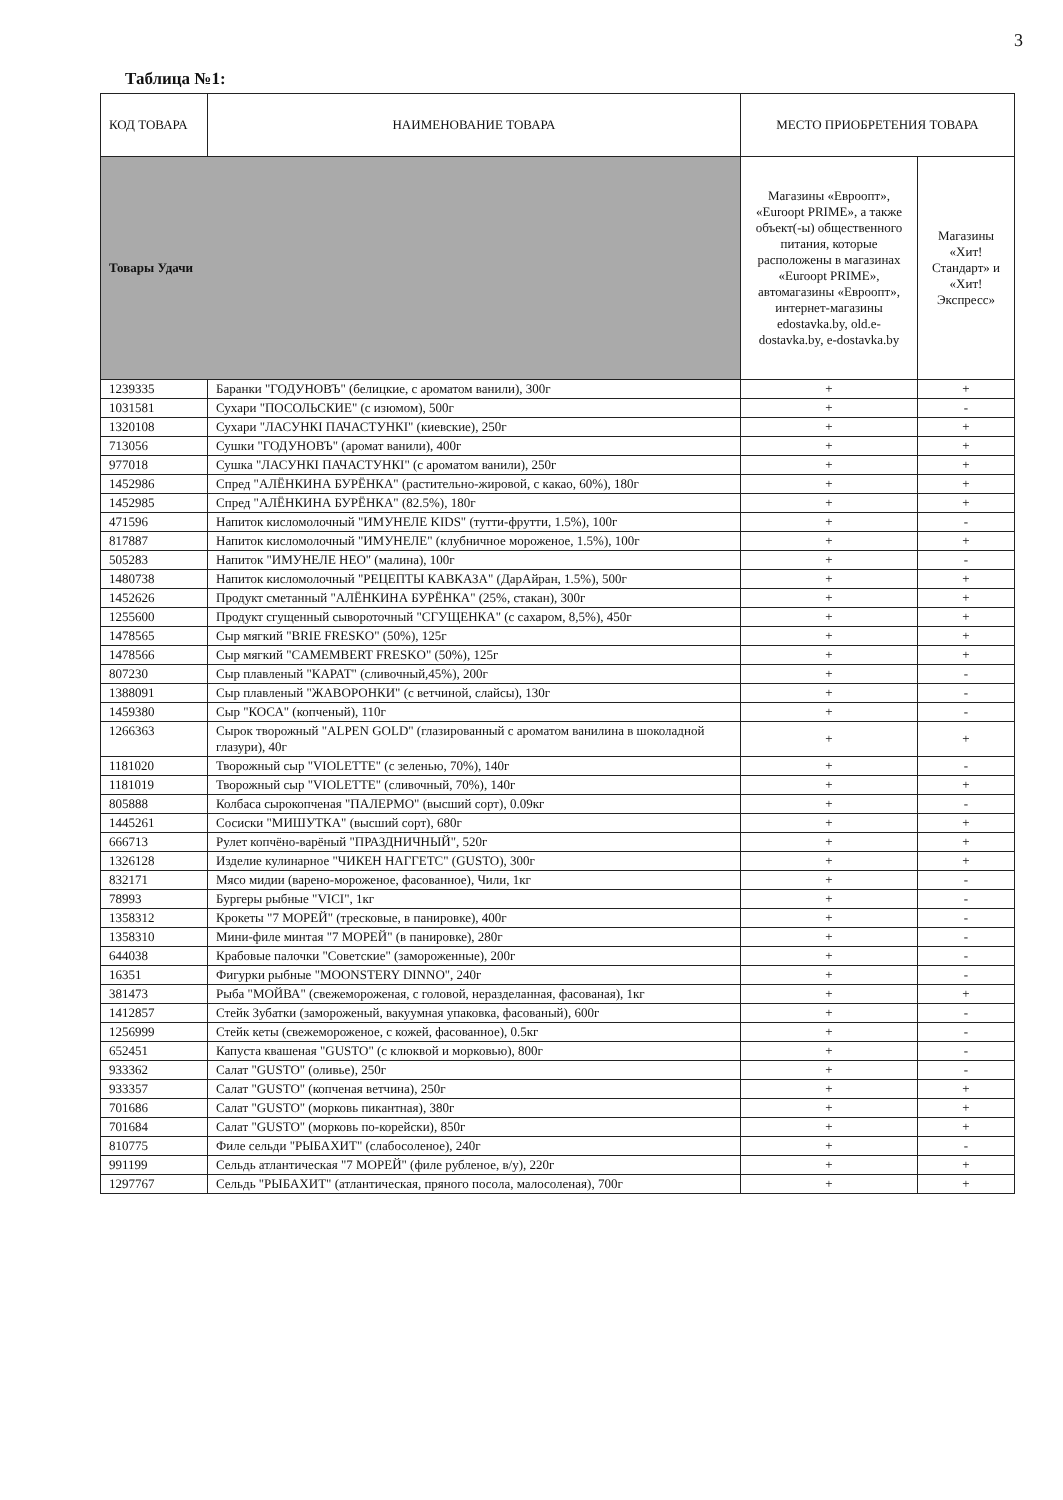3
Таблица №1:
| КОД ТОВАРА | НАИМЕНОВАНИЕ ТОВАРА | МЕСТО ПРИОБРЕТЕНИЯ ТОВАРА | |
| --- | --- | --- | --- |
| Товары Удачи | | Магазины «Евроопт», «Euroopt PRIME», а также объект(-ы) общественного питания, которые расположены в магазинах «Euroopt PRIME», автомагазины «Евроопт», интернет-магазины edostavka.by, old.e-dostavka.by, e-dostavka.by | Магазины «Хит! Стандарт» и «Хит! Экспресс» |
| 1239335 | Баранки "ГОДУНОВЪ" (белицкие, с ароматом ванили), 300г | + | + |
| 1031581 | Сухари "ПОСОЛЬСКИЕ" (с изюмом), 500г | + | - |
| 1320108 | Сухари "ЛАСУНКІ ПАЧАСТУНКІ" (киевские), 250г | + | + |
| 713056 | Сушки "ГОДУНОВЪ" (аромат ванили), 400г | + | + |
| 977018 | Сушка "ЛАСУНКІ ПАЧАСТУНКІ" (с ароматом ванили), 250г | + | + |
| 1452986 | Спред "АЛЁНКИНА БУРЁНКА" (растительно-жировой, с какао, 60%), 180г | + | + |
| 1452985 | Спред "АЛЁНКИНА БУРЁНКА" (82.5%), 180г | + | + |
| 471596 | Напиток кисломолочный "ИМУНЕЛЕ KIDS" (тутти-фрутти, 1.5%), 100г | + | - |
| 817887 | Напиток кисломолочный "ИМУНЕЛЕ" (клубничное мороженое, 1.5%), 100г | + | + |
| 505283 | Напиток "ИМУНЕЛЕ НЕО" (малина), 100г | + | - |
| 1480738 | Напиток кисломолочный "РЕЦЕПТЫ КАВКАЗА" (ДарАйран, 1.5%), 500г | + | + |
| 1452626 | Продукт сметанный "АЛЁНКИНА БУРЁНКА" (25%, стакан), 300г | + | + |
| 1255600 | Продукт сгущенный сывороточный "СГУЩЕНКА" (с сахаром, 8,5%), 450г | + | + |
| 1478565 | Сыр мягкий "BRIE FRESKO" (50%), 125г | + | + |
| 1478566 | Сыр мягкий "CAMEMBERT FRESKO" (50%), 125г | + | + |
| 807230 | Сыр плавленый "КАРАТ" (сливочный,45%), 200г | + | - |
| 1388091 | Сыр плавленый "ЖАВОРОНКИ" (с ветчиной, слайсы), 130г | + | - |
| 1459380 | Сыр "КОСА" (копченый), 110г | + | - |
| 1266363 | Сырок творожный "ALPEN GOLD" (глазированный с ароматом ванилина в шоколадной глазури), 40г | + | + |
| 1181020 | Творожный сыр "VIOLETTE" (с зеленью, 70%), 140г | + | - |
| 1181019 | Творожный сыр "VIOLETTE" (сливочный, 70%), 140г | + | + |
| 805888 | Колбаса сырокопченая "ПАЛЕРМО" (высший сорт), 0.09кг | + | - |
| 1445261 | Сосиски "МИШУТКА" (высший сорт), 680г | + | + |
| 666713 | Рулет копчёно-варёный "ПРАЗДНИЧНЫЙ", 520г | + | + |
| 1326128 | Изделие кулинарное "ЧИКЕН НАГГЕТС" (GUSTO), 300г | + | + |
| 832171 | Мясо мидии (варено-мороженое, фасованное), Чили, 1кг | + | - |
| 78993 | Бургеры рыбные "VICI", 1кг | + | - |
| 1358312 | Крокеты "7 МОРЕЙ" (тресковые, в панировке), 400г | + | - |
| 1358310 | Мини-филе минтая "7 МОРЕЙ" (в панировке), 280г | + | - |
| 644038 | Крабовые палочки "Советские" (замороженные), 200г | + | - |
| 16351 | Фигурки рыбные "MOONSTERY DINNO", 240г | + | - |
| 381473 | Рыба "МОЙВА" (свежемороженая, с головой, неразделанная, фасованая), 1кг | + | + |
| 1412857 | Стейк Зубатки (замороженый, вакуумная упаковка, фасованый), 600г | + | - |
| 1256999 | Стейк кеты (свежемороженое, с кожей, фасованное), 0.5кг | + | - |
| 652451 | Капуста квашеная "GUSTO" (с клюквой и морковью), 800г | + | - |
| 933362 | Салат "GUSTO" (оливье), 250г | + | - |
| 933357 | Салат "GUSTO" (копченая ветчина), 250г | + | + |
| 701686 | Салат "GUSTO" (морковь пикантная), 380г | + | + |
| 701684 | Салат "GUSTO" (морковь по-корейски), 850г | + | + |
| 810775 | Филе сельди "РЫБАХИТ" (слабосоленое), 240г | + | - |
| 991199 | Сельдь атлантическая "7 МОРЕЙ" (филе рубленое, в/у), 220г | + | + |
| 1297767 | Сельдь "РЫБАХИТ" (атлантическая, пряного посола, малосоленая), 700г | + | + |